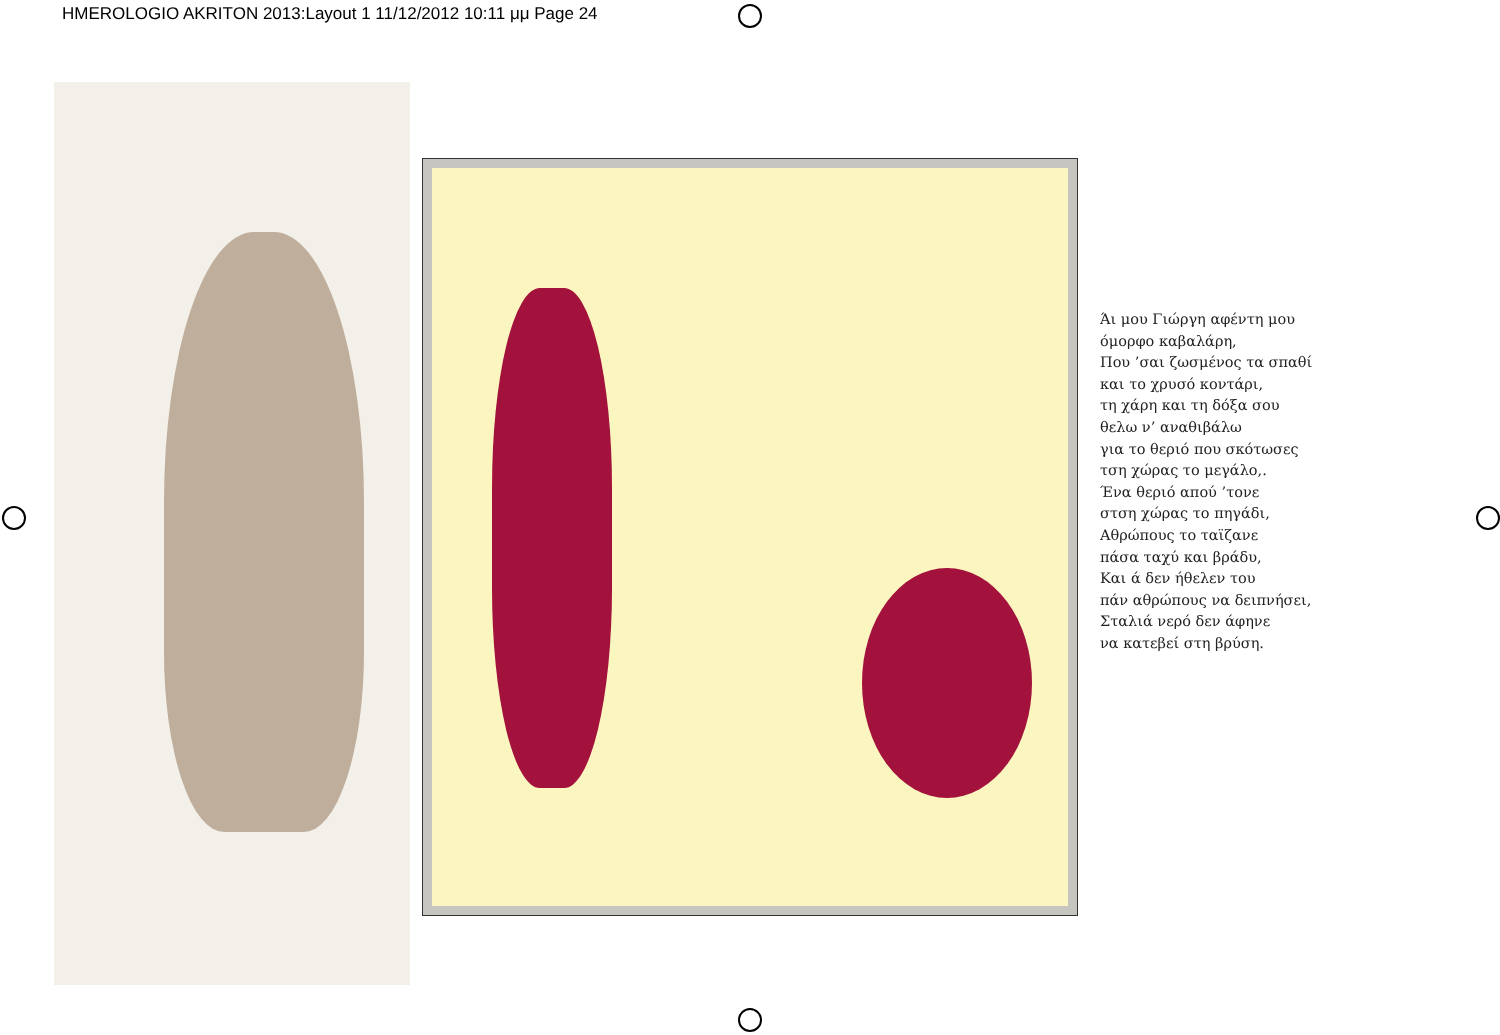HMEROLOGIO AKRITON 2013:Layout 1 11/12/2012 10:11 μμ Page 24
Άι μου Γιώργη αφέντη μου
όμορφο καβαλάρη,
Που ’σαι ζωσμένος τα σπαθί
και το χρυσό κοντάρι,
τη χάρη και τη δόξα σου
θελω ν’ αναθιβάλω
για το θεριό που σκότωσες
τση χώρας το μεγάλο,.
Ένα θεριό απού ’τονε
στση χώρας το πηγάδι,
Αθρώπους το ταϊζανε
πάσα ταχύ και βράδυ,
Και ά δεν ήθελεν του
πάν αθρώπους να δειπνήσει,
Σταλιά νερό δεν άφηνε
να κατεβεί στη βρύση.